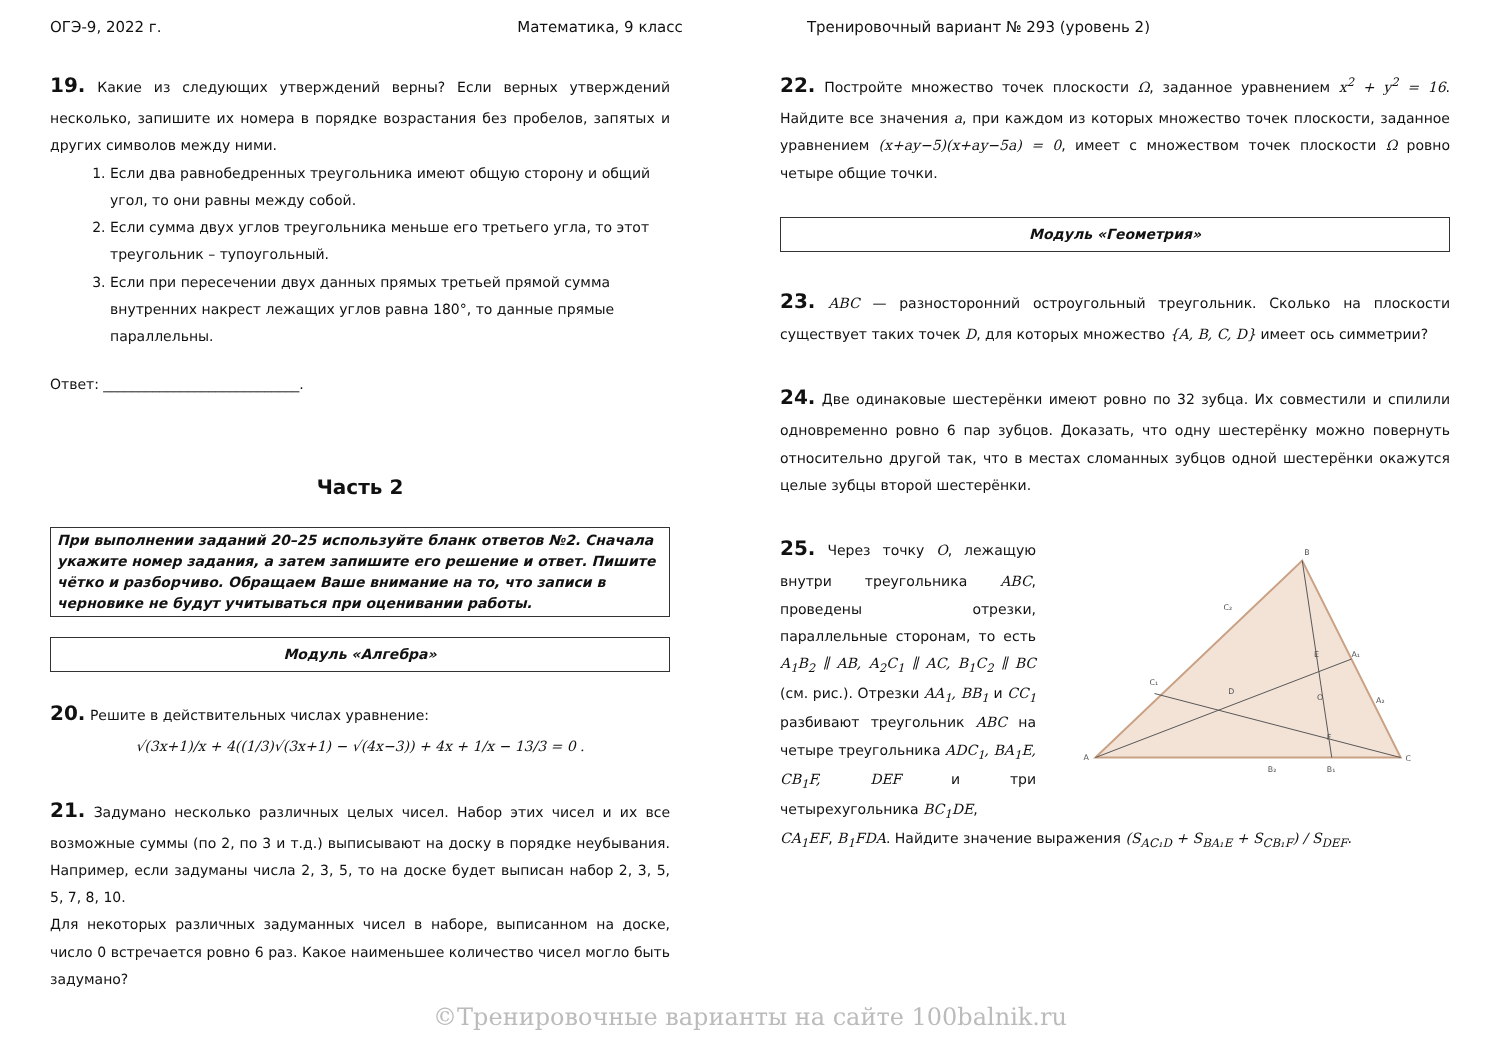ОГЭ-9, 2022 г. Математика, 9 класс Тренировочный вариант № 293 (уровень 2)
19. Какие из следующих утверждений верны? Если верных утверждений несколько, запишите их номера в порядке возрастания без пробелов, запятых и других символов между ними.
1. Если два равнобедренных треугольника имеют общую сторону и общий угол, то они равны между собой.
2. Если сумма двух углов треугольника меньше его третьего угла, то этот треугольник – тупоугольный.
3. Если при пересечении двух данных прямых третьей прямой сумма внутренних накрест лежащих углов равна 180°, то данные прямые параллельны.
Ответ: ____________________________.
Часть 2
При выполнении заданий 20–25 используйте бланк ответов №2. Сначала укажите номер задания, а затем запишите его решение и ответ. Пишите чётко и разборчиво. Обращаем Ваше внимание на то, что записи в черновике не будут учитываться при оценивании работы.
Модуль «Алгебра»
20. Решите в действительных числах уравнение:
√(3x+1)/x + 4((1/3)√(3x+1) − √(4x−3)) + 4x + 1/x − 13/3 = 0 .
21. Задумано несколько различных целых чисел. Набор этих чисел и их все возможные суммы (по 2, по 3 и т.д.) выписывают на доску в порядке неубывания. Например, если задуманы числа 2, 3, 5, то на доске будет выписан набор 2, 3, 5, 5, 7, 8, 10.
Для некоторых различных задуманных чисел в наборе, выписанном на доске, число 0 встречается ровно 6 раз. Какое наименьшее количество чисел могло быть задумано?
22. Постройте множество точек плоскости Ω, заданное уравнением x<sup>2</sup> + y<sup>2</sup> = 16. Найдите все значения a, при каждом из которых множество точек плоскости, заданное уравнением (x+ay−5)(x+ay−5a) = 0, имеет с множеством точек плоскости Ω ровно четыре общие точки.
Модуль «Геометрия»
23. ABC — разносторонний остроугольный треугольник. Сколько на плоскости существует таких точек D, для которых множество {A, B, C, D} имеет ось симметрии?
24. Две одинаковые шестерёнки имеют ровно по 32 зубца. Их совместили и спилили одновременно ровно 6 пар зубцов. Доказать, что одну шестерёнку можно повернуть относительно другой так, что в местах сломанных зубцов одной шестерёнки окажутся целые зубцы второй шестерёнки.
25. Через точку O, лежащую внутри треугольника ABC, проведены отрезки, параллельные сторонам, то есть A<sub>1</sub>B<sub>2</sub> ∥ AB, A<sub>2</sub>C<sub>1</sub> ∥ AC, B<sub>1</sub>C<sub>2</sub> ∥ BC (см. рис.). Отрезки AA<sub>1</sub>, BB<sub>1</sub> и CC<sub>1</sub> разбивают треугольник ABC на четыре треугольника ADC<sub>1</sub>, BA<sub>1</sub>E, CB<sub>1</sub>F, DEF и три четырехугольника BC<sub>1</sub>DE,
A
C
B
C₁
D
E
F
O
A₁
A₂
B₁
B₂
C₂
CA<sub>1</sub>EF, B<sub>1</sub>FDA. Найдите значение выражения (S<sub>AC₁D</sub> + S<sub>BA₁E</sub> + S<sub>CB₁F</sub>) / S<sub>DEF</sub>.
©Тренировочные варианты на сайте 100balnik.ru